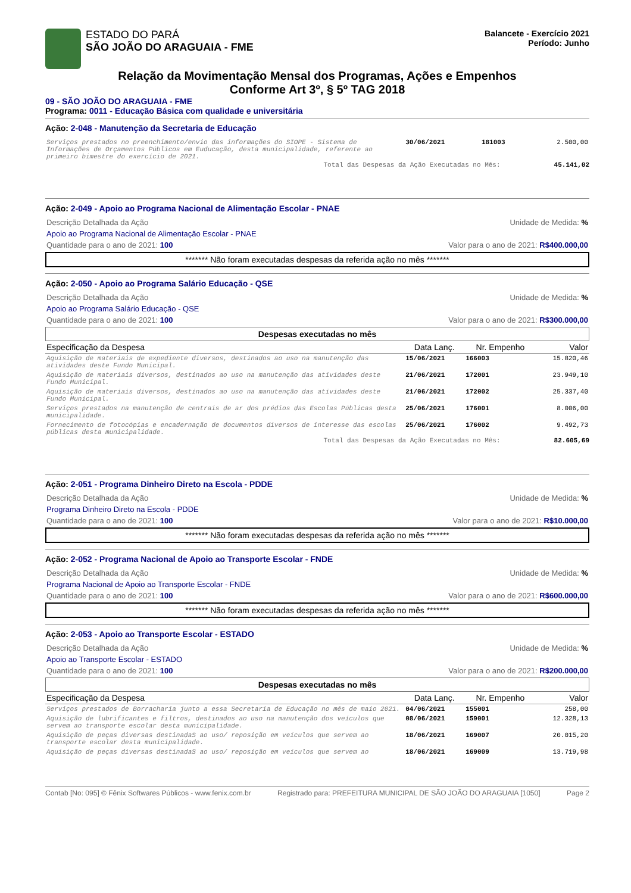ESTADO DO PARÁ
SÃO JOÃO DO ARAGUAIA - FME
Balancete - Exercício 2021
Período: Junho
Relação da Movimentação Mensal dos Programas, Ações e Empenhos
Conforme Art 3º, § 5º TAG 2018
09 - SÃO JOÃO DO ARAGUAIA - FME
Programa: 0011 - Educação Básica com qualidade e universitária
Ação: 2-048 - Manutenção da Secretaria de Educação
| Serviços prestados no preenchimento/envio das informações do SIOPE - Sistema de Informações de Orçamentos Públicos em Euducação, desta municipalidade, referente ao primeiro bimestre do exercício de 2021. | 30/06/2021 | 181003 | 2.500,00 |
Total das Despesas da Ação Executadas no Mês: 45.141,02
Ação: 2-049 - Apoio ao Programa Nacional de Alimentação Escolar - PNAE
Descrição Detalhada da Ação Unidade de Medida: %
Apoio ao Programa Nacional de Alimentação Escolar - PNAE
Quantidade para o ano de 2021: 100 Valor para o ano de 2021: R$400.000,00
******* Não foram executadas despesas da referida ação no mês *******
Ação: 2-050 - Apoio ao Programa Salário Educação - QSE
Descrição Detalhada da Ação Unidade de Medida: %
Apoio ao Programa Salário Educação - QSE
Quantidade para o ano de 2021: 100 Valor para o ano de 2021: R$300.000,00
Despesas executadas no mês
| Especificação da Despesa | Data Lanç. | Nr. Empenho | Valor |
| --- | --- | --- | --- |
| Aquisição de materiais de expediente diversos, destinados ao uso na manutenção das atividades deste Fundo Municipal. | 15/06/2021 | 166003 | 15.820,46 |
| Aquisição de materiais diversos, destinados ao uso na manutenção das atividades deste Fundo Municipal. | 21/06/2021 | 172001 | 23.949,10 |
| Aquisição de materiais diversos, destinados ao uso na manutenção das atividades deste Fundo Municipal. | 21/06/2021 | 172002 | 25.337,40 |
| Serviços prestados na manutenção de centrais de ar dos prédios das Escolas Públicas desta municipalidade. | 25/06/2021 | 176001 | 8.006,00 |
| Fornecimento de fotocópias e encadernação de documentos diversos de interesse das escolas públicas desta municipalidade. | 25/06/2021 | 176002 | 9.492,73 |
Total das Despesas da Ação Executadas no Mês: 82.605,69
Ação: 2-051 - Programa Dinheiro Direto na Escola - PDDE
Descrição Detalhada da Ação Unidade de Medida: %
Programa Dinheiro Direto na Escola - PDDE
Quantidade para o ano de 2021: 100 Valor para o ano de 2021: R$10.000,00
******* Não foram executadas despesas da referida ação no mês *******
Ação: 2-052 - Programa Nacional de Apoio ao Transporte Escolar - FNDE
Descrição Detalhada da Ação Unidade de Medida: %
Programa Nacional de Apoio ao Transporte Escolar - FNDE
Quantidade para o ano de 2021: 100 Valor para o ano de 2021: R$600.000,00
******* Não foram executadas despesas da referida ação no mês *******
Ação: 2-053 - Apoio ao Transporte Escolar - ESTADO
Descrição Detalhada da Ação Unidade de Medida: %
Apoio ao Transporte Escolar - ESTADO
Quantidade para o ano de 2021: 100 Valor para o ano de 2021: R$200.000,00
Despesas executadas no mês
| Especificação da Despesa | Data Lanç. | Nr. Empenho | Valor |
| --- | --- | --- | --- |
| Serviços prestados de Borracharia junto a essa Secretaria de Educação no mês de maio 2021. | 04/06/2021 | 155001 | 258,00 |
| Aquisição de lubrificantes e filtros, destinados ao uso na manutenção dos veículos que servem ao transporte escolar desta municipalidade. | 08/06/2021 | 159001 | 12.328,13 |
| Aquisição de peças diversas destinadaS ao uso/ reposição em veículos que servem ao transporte escolar desta municipalidade. | 18/06/2021 | 169007 | 20.015,20 |
| Aquisição de peças diversas destinadaS ao uso/ reposição em veículos que servem ao | 18/06/2021 | 169009 | 13.719,98 |
Contab [No: 095] © Fênix Softwares Públicos - www.fenix.com.br Registrado para: PREFEITURA MUNICIPAL DE SÃO JOÃO DO ARAGUAIA [1050] Page 2